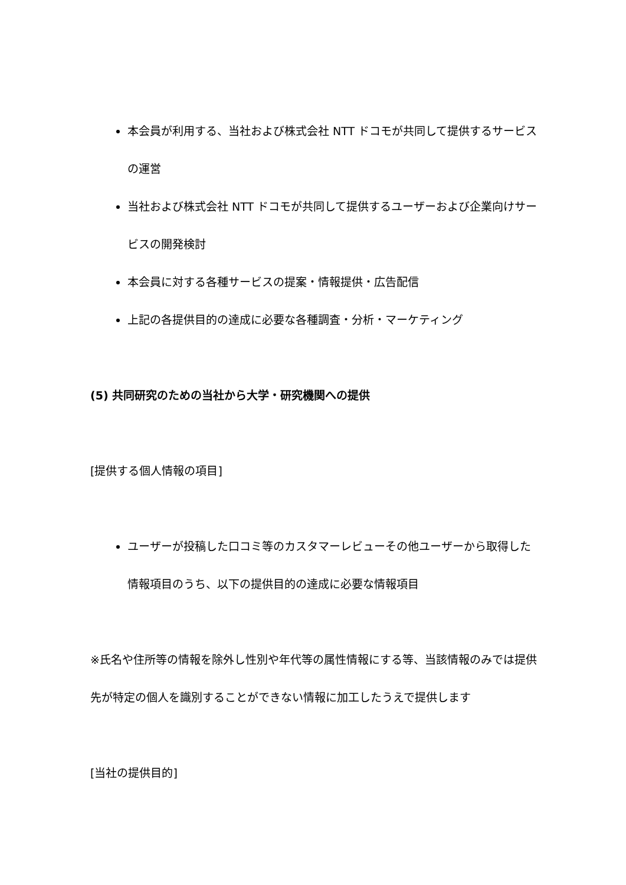本会員が利用する、当社および株式会社 NTT ドコモが共同して提供するサービスの運営
当社および株式会社 NTT ドコモが共同して提供するユーザーおよび企業向けサービスの開発検討
本会員に対する各種サービスの提案・情報提供・広告配信
上記の各提供目的の達成に必要な各種調査・分析・マーケティング
(5) 共同研究のための当社から大学・研究機関への提供
[提供する個人情報の項目]
ユーザーが投稿した口コミ等のカスタマーレビューその他ユーザーから取得した情報項目のうち、以下の提供目的の達成に必要な情報項目
※氏名や住所等の情報を除外し性別や年代等の属性情報にする等、当該情報のみでは提供先が特定の個人を識別することができない情報に加工したうえで提供します
[当社の提供目的]